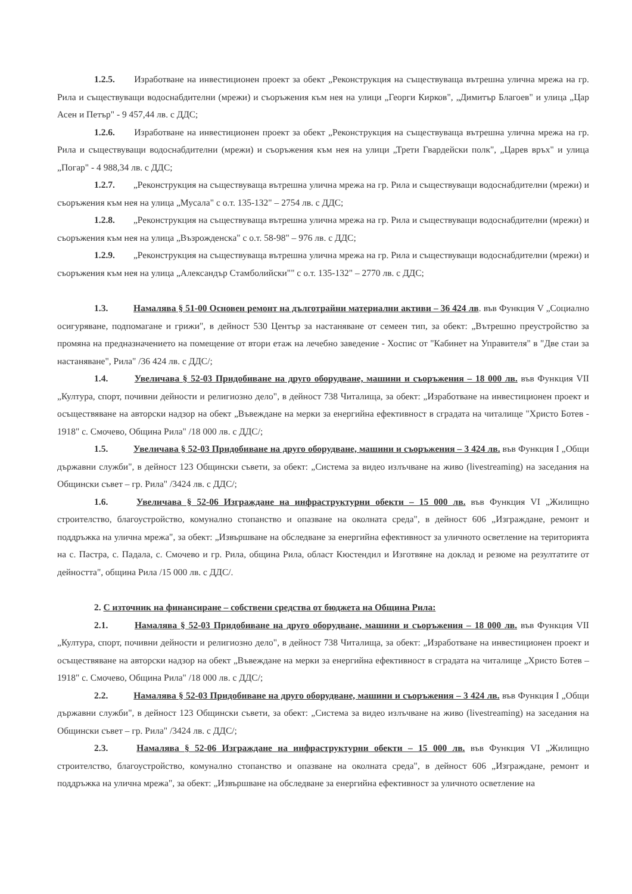1.2.5. Изработване на инвестиционен проект за обект „Реконструкция на съществуваща вътрешна улична мрежа на гр. Рила и съществуващи водоснабдителни (мрежи) и съоръжения към нея на улици „Георги Кирков", „Димитър Благоев" и улица „Цар Асен и Петър" - 9 457,44 лв. с ДДС;
1.2.6. Изработване на инвестиционен проект за обект „Реконструкция на съществуваща вътрешна улична мрежа на гр. Рила и съществуващи водоснабдителни (мрежи) и съоръжения към нея на улици „Трети Гвардейски полк", „Царев връх" и улица „Погар" - 4 988,34 лв. с ДДС;
1.2.7. „Реконструкция на съществуваща вътрешна улична мрежа на гр. Рила и съществуващи водоснабдителни (мрежи) и съоръжения към нея на улица „Мусала" с о.т. 135-132" – 2754 лв. с ДДС;
1.2.8. „Реконструкция на съществуваща вътрешна улична мрежа на гр. Рила и съществуващи водоснабдителни (мрежи) и съоръжения към нея на улица „Възрожденска" с о.т. 58-98" – 976 лв. с ДДС;
1.2.9. „Реконструкция на съществуваща вътрешна улична мрежа на гр. Рила и съществуващи водоснабдителни (мрежи) и съоръжения към нея на улица „Александър Стамболийски"" с о.т. 135-132" – 2770 лв. с ДДС;
1.3. Намалява § 51-00 Основен ремонт на дълготрайни материални активи – 36 424 лв. във Функция V „Социално осигуряване, подпомагане и грижи", в дейност 530 Център за настаняване от семеен тип, за обект: „Вътрешно преустройство за промяна на предназначението на помещение от втори етаж на лечебно заведение - Хоспис от "Кабинет на Управителя" в "Две стаи за настаняване", Рила" /36 424 лв. с ДДС/;
1.4. Увеличава § 52-03 Придобиване на друго оборудване, машини и съоръжения – 18 000 лв. във Функция VII „Култура, спорт, почивни дейности и религиозно дело", в дейност 738 Читалища, за обект: „Изработване на инвестиционен проект и осъществяване на авторски надзор на обект „Въвеждане на мерки за енергийна ефективност в сградата на читалище "Христо Ботев - 1918" с. Смочево, Община Рила" /18 000 лв. с ДДС/;
1.5. Увеличава § 52-03 Придобиване на друго оборудване, машини и съоръжения – 3 424 лв. във Функция I „Общи държавни служби", в дейност 123 Общински съвети, за обект: „Система за видео излъчване на живо (livestreaming) на заседания на Общински съвет – гр. Рила" /3424 лв. с ДДС/;
1.6. Увеличава § 52-06 Изграждане на инфраструктурни обекти – 15 000 лв. във Функция VI „Жилищно строителство, благоустройство, комунално стопанство и опазване на околната среда", в дейност 606 „Изграждане, ремонт и поддръжка на улична мрежа", за обект: „Извършване на обследване за енергийна ефективност за уличното осветление на територията на с. Пастра, с. Падала, с. Смочево и гр. Рила, община Рила, област Кюстендил и Изготвяне на доклад и резюме на резултатите от дейността", община Рила /15 000 лв. с ДДС/.
2. С източник на финансиране – собствени средства от бюджета на Община Рила:
2.1. Намалява § 52-03 Придобиване на друго оборудване, машини и съоръжения – 18 000 лв. във Функция VII „Култура, спорт, почивни дейности и религиозно дело", в дейност 738 Читалища, за обект: „Изработване на инвестиционен проект и осъществяване на авторски надзор на обект „Въвеждане на мерки за енергийна ефективност в сградата на читалище „Христо Ботев – 1918" с. Смочево, Община Рила" /18 000 лв. с ДДС/;
2.2. Намалява § 52-03 Придобиване на друго оборудване, машини и съоръжения – 3 424 лв. във Функция I „Общи държавни служби", в дейност 123 Общински съвети, за обект: „Система за видео излъчване на живо (livestreaming) на заседания на Общински съвет – гр. Рила" /3424 лв. с ДДС/;
2.3. Намалява § 52-06 Изграждане на инфраструктурни обекти – 15 000 лв. във Функция VI „Жилищно строителство, благоустройство, комунално стопанство и опазване на околната среда", в дейност 606 „Изграждане, ремонт и поддръжка на улична мрежа", за обект: „Извършване на обследване за енергийна ефективност за уличното осветление на